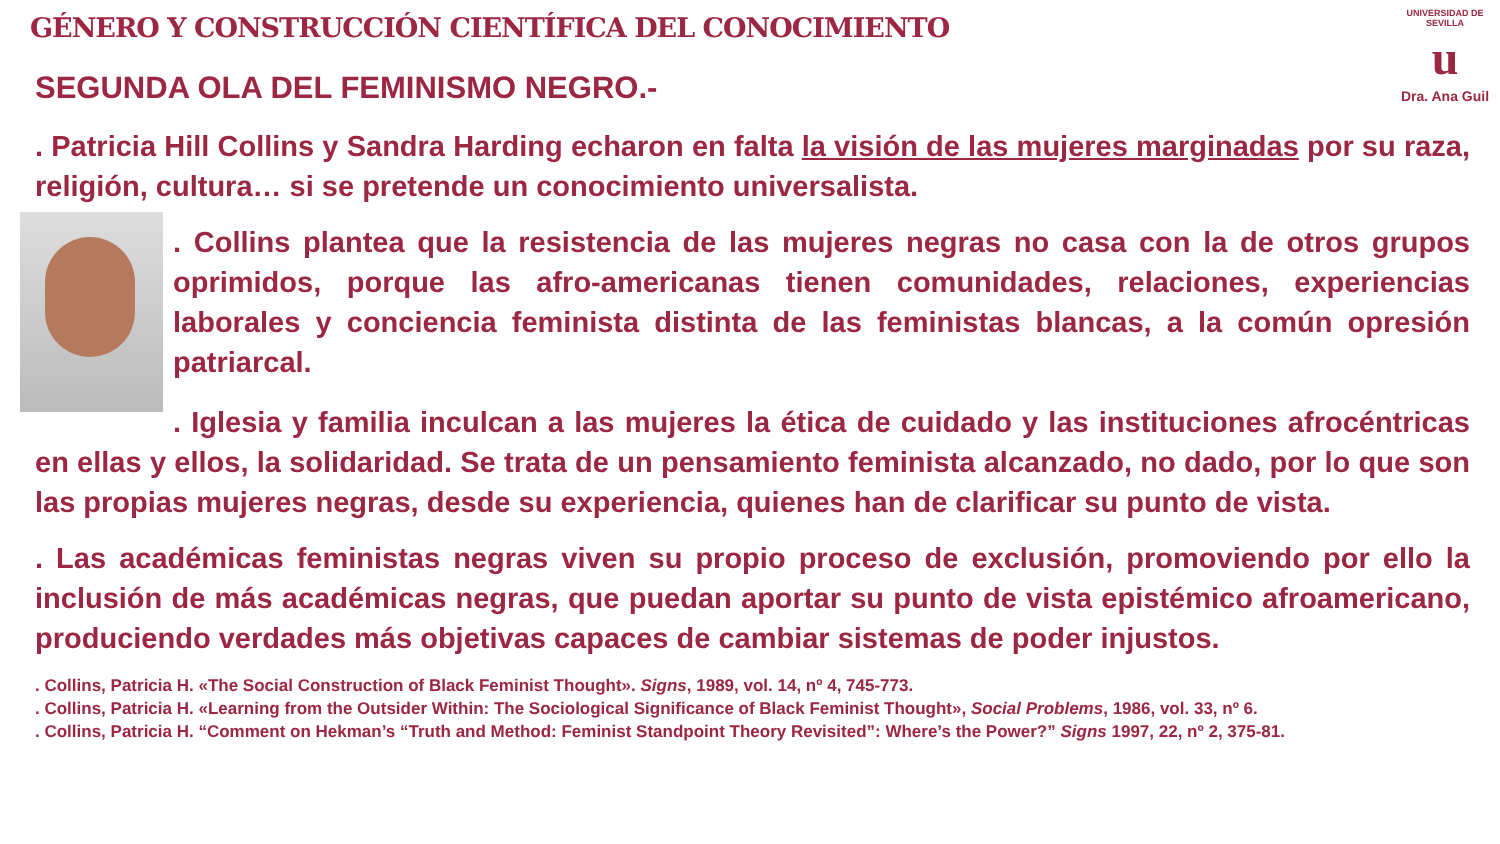GÉNERO Y CONSTRUCCIÓN CIENTÍFICA DEL CONOCIMIENTO
UNIVERSIDAD DE SEVILLA
u
Dra. Ana Guil
SEGUNDA OLA DEL FEMINISMO NEGRO.-
. Patricia Hill Collins y Sandra Harding echaron en falta la visión de las mujeres marginadas por su raza, religión, cultura… si se pretende un conocimiento universalista.
. Collins plantea que la resistencia de las mujeres negras no casa con la de otros grupos oprimidos, porque las afro-americanas tienen comunidades, relaciones, experiencias laborales y conciencia feminista distinta de las feministas blancas, a la común opresión patriarcal.
. Iglesia y familia inculcan a las mujeres la ética de cuidado y las instituciones afrocéntricas en ellas y ellos, la solidaridad. Se trata de un pensamiento feminista alcanzado, no dado, por lo que son las propias mujeres negras, desde su experiencia, quienes han de clarificar su punto de vista.
. Las académicas feministas negras viven su propio proceso de exclusión, promoviendo por ello la inclusión de más académicas negras, que puedan aportar su punto de vista epistémico afroamericano, produciendo verdades más objetivas capaces de cambiar sistemas de poder injustos.
. Collins, Patricia H. «The Social Construction of Black Feminist Thought». Signs, 1989, vol. 14, nº 4, 745-773.
. Collins, Patricia H. «Learning from the Outsider Within: The Sociological Significance of Black Feminist Thought», Social Problems, 1986, vol. 33, nº 6.
. Collins, Patricia H. “Comment on Hekman’s “Truth and Method: Feminist Standpoint Theory Revisited”: Where’s the Power?” Signs 1997, 22, nº 2, 375-81.